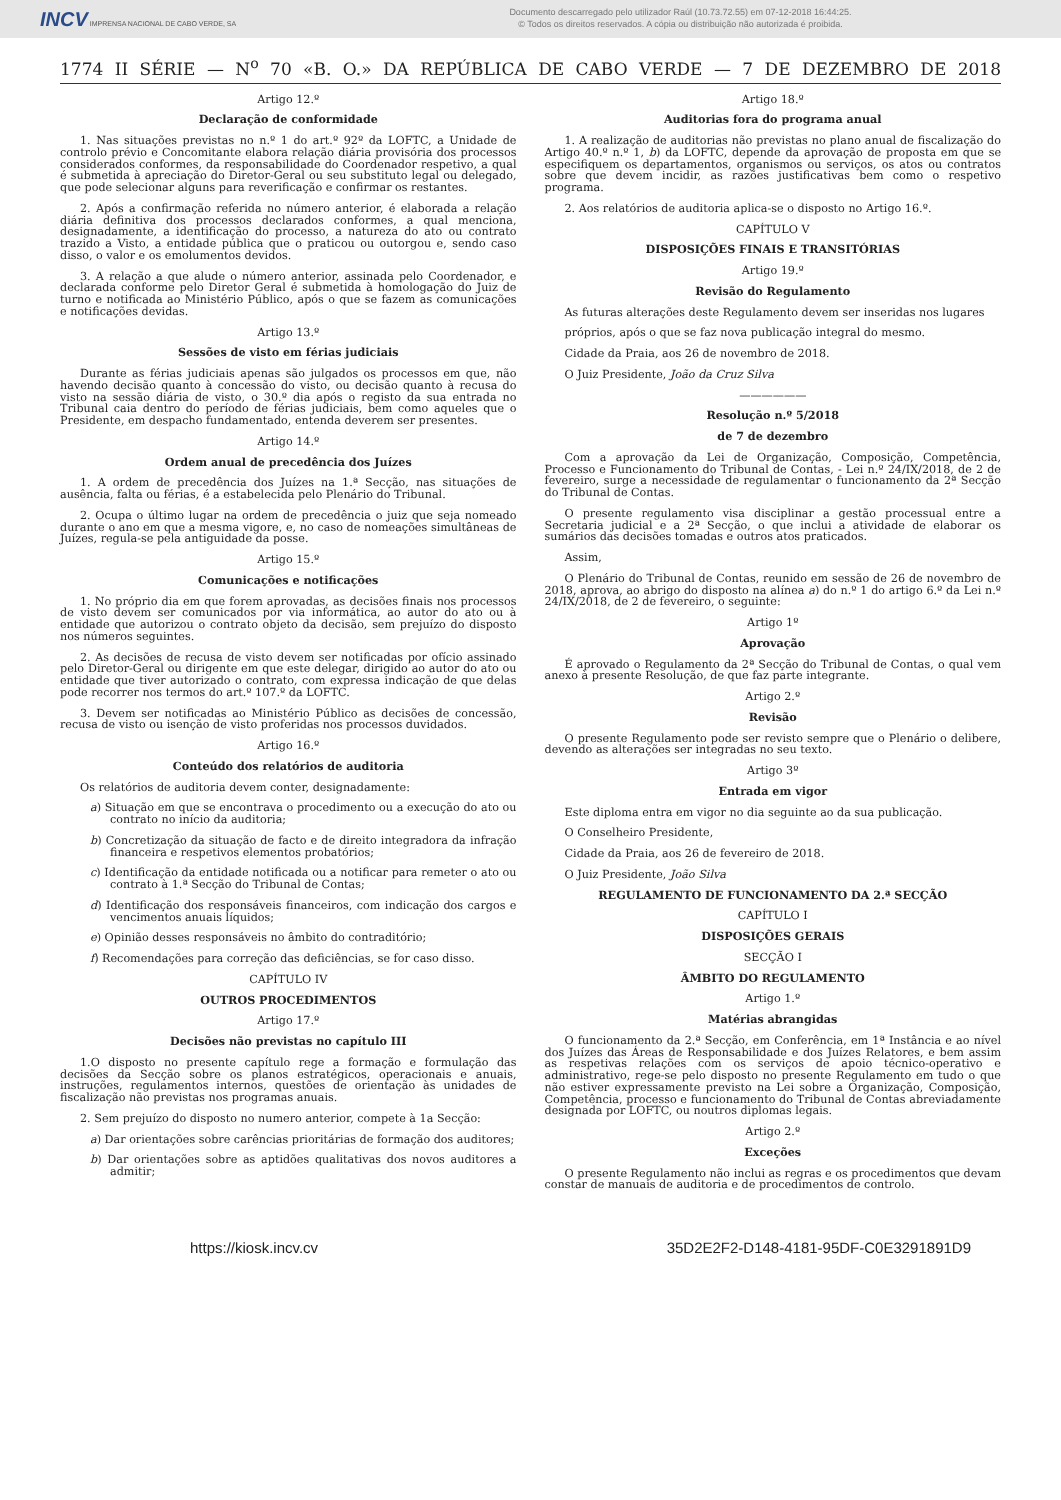INCV IMPRENSA NACIONAL DE CABO VERDE, SA
Documento descarregado pelo utilizador Raúl (10.73.72.55) em 07-12-2018 16:44:25.
© Todos os direitos reservados. A cópia ou distribuição não autorizada é proibida.
1774 II SÉRIE — N<sup>o</sup> 70 «B. O.» DA REPÚBLICA DE CABO VERDE — 7 DE DEZEMBRO DE 2018
Artigo 12.º
Declaração de conformidade
1. Nas situações previstas no n.º 1 do art.º 92º da LOFTC, a Unidade de controlo prévio e Concomitante elabora relação diária provisória dos processos considerados conformes, da responsabilidade do Coordenador respetivo, a qual é submetida à apreciação do Diretor-Geral ou seu substituto legal ou delegado, que pode selecionar alguns para reverificação e confirmar os restantes.
2. Após a confirmação referida no número anterior, é elaborada a relação diária definitiva dos processos declarados conformes, a qual menciona, designadamente, a identificação do processo, a natureza do ato ou contrato trazido a Visto, a entidade pública que o praticou ou outorgou e, sendo caso disso, o valor e os emolumentos devidos.
3. A relação a que alude o número anterior, assinada pelo Coordenador, e declarada conforme pelo Diretor Geral é submetida à homologação do Juiz de turno e notificada ao Ministério Público, após o que se fazem as comunicações e notificações devidas.
Artigo 13.º
Sessões de visto em férias judiciais
Durante as férias judiciais apenas são julgados os processos em que, não havendo decisão quanto à concessão do visto, ou decisão quanto à recusa do visto na sessão diária de visto, o 30.º dia após o registo da sua entrada no Tribunal caia dentro do período de férias judiciais, bem como aqueles que o Presidente, em despacho fundamentado, entenda deverem ser presentes.
Artigo 14.º
Ordem anual de precedência dos Juízes
1. A ordem de precedência dos Juízes na 1.ª Secção, nas situações de ausência, falta ou férias, é a estabelecida pelo Plenário do Tribunal.
2. Ocupa o último lugar na ordem de precedência o juiz que seja nomeado durante o ano em que a mesma vigore, e, no caso de nomeações simultâneas de Juízes, regula-se pela antiguidade da posse.
Artigo 15.º
Comunicações e notificações
1. No próprio dia em que forem aprovadas, as decisões finais nos processos de visto devem ser comunicados por via informática, ao autor do ato ou à entidade que autorizou o contrato objeto da decisão, sem prejuízo do disposto nos números seguintes.
2. As decisões de recusa de visto devem ser notificadas por ofício assinado pelo Diretor-Geral ou dirigente em que este delegar, dirigido ao autor do ato ou entidade que tiver autorizado o contrato, com expressa indicação de que delas pode recorrer nos termos do art.º 107.º da LOFTC.
3. Devem ser notificadas ao Ministério Público as decisões de concessão, recusa de visto ou isenção de visto proferidas nos processos duvidados.
Artigo 16.º
Conteúdo dos relatórios de auditoria
Os relatórios de auditoria devem conter, designadamente:
a) Situação em que se encontrava o procedimento ou a execução do ato ou contrato no início da auditoria;
b) Concretização da situação de facto e de direito integradora da infração financeira e respetivos elementos probatórios;
c) Identificação da entidade notificada ou a notificar para remeter o ato ou contrato à 1.ª Secção do Tribunal de Contas;
d) Identificação dos responsáveis financeiros, com indicação dos cargos e vencimentos anuais líquidos;
e) Opinião desses responsáveis no âmbito do contraditório;
f) Recomendações para correção das deficiências, se for caso disso.
CAPÍTULO IV
OUTROS PROCEDIMENTOS
Artigo 17.º
Decisões não previstas no capítulo III
1.O disposto no presente capítulo rege a formação e formulação das decisões da Secção sobre os planos estratégicos, operacionais e anuais, instruções, regulamentos internos, questões de orientação às unidades de fiscalização não previstas nos programas anuais.
2. Sem prejuízo do disposto no numero anterior, compete à 1a Secção:
a) Dar orientações sobre carências prioritárias de formação dos auditores;
b) Dar orientações sobre as aptidões qualitativas dos novos auditores a admitir;
Artigo 18.º
Auditorias fora do programa anual
1. A realização de auditorias não previstas no plano anual de fiscalização do Artigo 40.º n.º 1, b) da LOFTC, depende da aprovação de proposta em que se especifiquem os departamentos, organismos ou serviços, os atos ou contratos sobre que devem incidir, as razões justificativas bem como o respetivo programa.
2. Aos relatórios de auditoria aplica-se o disposto no Artigo 16.º.
CAPÍTULO V
DISPOSIÇÕES FINAIS E TRANSITÓRIAS
Artigo 19.º
Revisão do Regulamento
As futuras alterações deste Regulamento devem ser inseridas nos lugares
próprios, após o que se faz nova publicação integral do mesmo.
Cidade da Praia, aos 26 de novembro de 2018.
O Juiz Presidente, João da Cruz Silva
——————
Resolução n.º 5/2018
de 7 de dezembro
Com a aprovação da Lei de Organização, Composição, Competência, Processo e Funcionamento do Tribunal de Contas, - Lei n.º 24/IX/2018, de 2 de fevereiro, surge a necessidade de regulamentar o funcionamento da 2ª Secção do Tribunal de Contas.
O presente regulamento visa disciplinar a gestão processual entre a Secretaria judicial e a 2ª Secção, o que inclui a atividade de elaborar os sumários das decisões tomadas e outros atos praticados.
Assim,
O Plenário do Tribunal de Contas, reunido em sessão de 26 de novembro de 2018, aprova, ao abrigo do disposto na alínea a) do n.º 1 do artigo 6.º da Lei n.º 24/IX/2018, de 2 de fevereiro, o seguinte:
Artigo 1º
Aprovação
É aprovado o Regulamento da 2ª Secção do Tribunal de Contas, o qual vem anexo à presente Resolução, de que faz parte integrante.
Artigo 2.º
Revisão
O presente Regulamento pode ser revisto sempre que o Plenário o delibere, devendo as alterações ser integradas no seu texto.
Artigo 3º
Entrada em vigor
Este diploma entra em vigor no dia seguinte ao da sua publicação.
O Conselheiro Presidente,
Cidade da Praia, aos 26 de fevereiro de 2018.
O Juiz Presidente, João Silva
REGULAMENTO DE FUNCIONAMENTO DA 2.ª SECÇÃO
CAPÍTULO I
DISPOSIÇÕES GERAIS
SECÇÃO I
ÂMBITO DO REGULAMENTO
Artigo 1.º
Matérias abrangidas
O funcionamento da 2.ª Secção, em Conferência, em 1ª Instância e ao nível dos Juízes das Áreas de Responsabilidade e dos Juízes Relatores, e bem assim as respetivas relações com os serviços de apoio técnico-operativo e administrativo, rege-se pelo disposto no presente Regulamento em tudo o que não estiver expressamente previsto na Lei sobre a Organização, Composição, Competência, processo e funcionamento do Tribunal de Contas abreviadamente designada por LOFTC, ou noutros diplomas legais.
Artigo 2.º
Exceções
O presente Regulamento não inclui as regras e os procedimentos que devam constar de manuais de auditoria e de procedimentos de controlo.
https://kiosk.incv.cv 35D2E2F2-D148-4181-95DF-C0E3291891D9